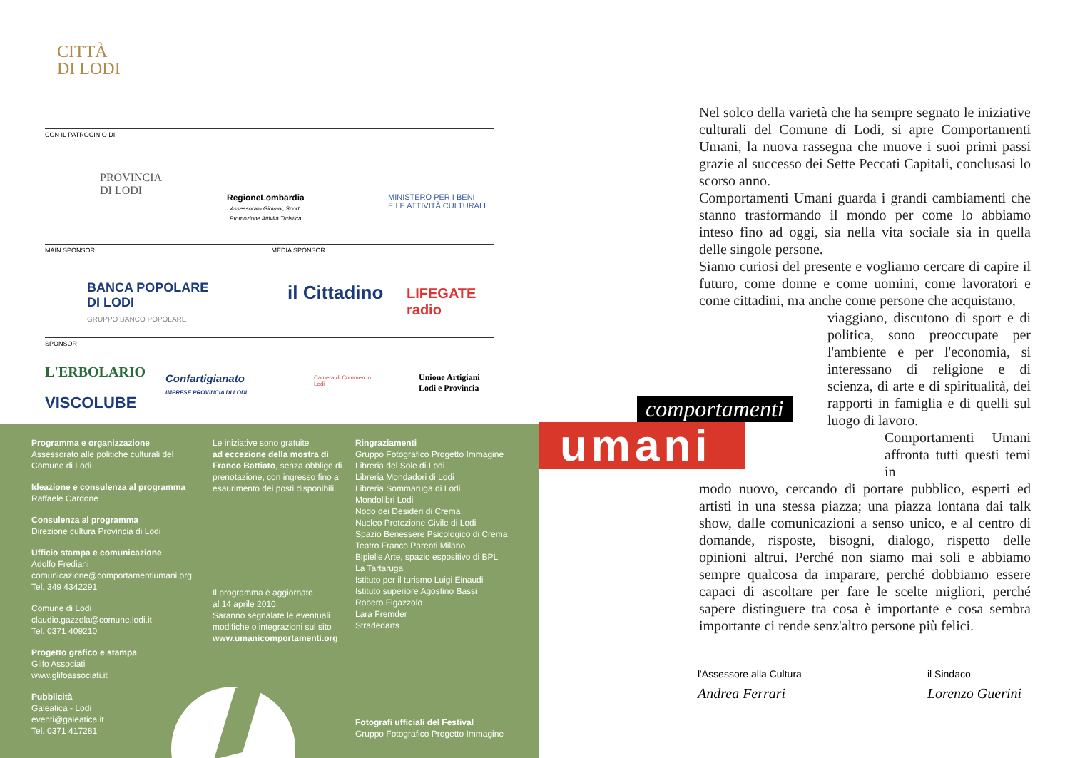CITTÀ
DI LODI
CON IL PATROCINIO DI
PROVINCIA
DI LODI
RegioneLombardia
Assessorato Giovani, Sport,
Promozione Attività Turistica
MINISTERO PER I BENI
E LE ATTIVITÀ CULTURALI
MAIN SPONSOR MEDIA SPONSOR
BANCA POPOLARE
DI LODI
GRUPPO BANCO POPOLARE
il Cittadino
LIFEGATE
radio
SPONSOR
L'ERBOLARIO
VISCOLUBE
Confartigianato
IMPRESE PROVINCIA DI LODI
Camera di Commercio
Lodi
Unione Artigiani
Lodi e Provincia
Programma e organizzazione
Assessorato alle politiche culturali del Comune di Lodi
Ideazione e consulenza al programma
Raffaele Cardone
Consulenza al programma
Direzione cultura Provincia di Lodi
Ufficio stampa e comunicazione
Adolfo Frediani
comunicazione@comportamentiumani.org
Tel. 349 4342291
Comune di Lodi
claudio.gazzola@comune.lodi.it
Tel. 0371 409210
Progetto grafico e stampa
Glifo Associati
www.glifoassociati.it
Pubblicità
Galeatica - Lodi
eventi@galeatica.it
Tel. 0371 417281
Le iniziative sono gratuite
ad eccezione della mostra di Franco Battiato, senza obbligo di prenotazione, con ingresso fino a esaurimento dei posti disponibili.
Il programma è aggiornato
al 14 aprile 2010.
Saranno segnalate le eventuali modifiche o integrazioni sul sito
www.umanicomportamenti.org
Ringraziamenti
Gruppo Fotografico Progetto Immagine
Libreria del Sole di Lodi
Libreria Mondadori di Lodi
Libreria Sommaruga di Lodi
Mondolibri Lodi
Nodo dei Desideri di Crema
Nucleo Protezione Civile di Lodi
Spazio Benessere Psicologico di Crema
Teatro Franco Parenti Milano
Bipielle Arte, spazio espositivo di BPL
La Tartaruga
Istituto per il turismo Luigi Einaudi
Istituto superiore Agostino Bassi
Robero Figazzolo
Lara Fremder
Stradedarts
Fotografi ufficiali del Festival
Gruppo Fotografico Progetto Immagine
comportamenti
umani
Nel solco della varietà che ha sempre segnato le iniziative culturali del Comune di Lodi, si apre Comportamenti Umani, la nuova rassegna che muove i suoi primi passi grazie al successo dei Sette Peccati Capitali, conclusasi lo scorso anno.
Comportamenti Umani guarda i grandi cambiamenti che stanno trasformando il mondo per come lo abbiamo inteso fino ad oggi, sia nella vita sociale sia in quella delle singole persone.
Siamo curiosi del presente e vogliamo cercare di capire il futuro, come donne e come uomini, come lavoratori e come cittadini, ma anche come persone che acquistano,
viaggiano, discutono di sport e di politica, sono preoccupate per l'ambiente e per l'economia, si interessano di religione e di scienza, di arte e di spiritualità, dei rapporti in famiglia e di quelli sul luogo di lavoro.
Comportamenti Umani affronta tutti questi temi in
modo nuovo, cercando di portare pubblico, esperti ed artisti in una stessa piazza; una piazza lontana dai talk show, dalle comunicazioni a senso unico, e al centro di domande, risposte, bisogni, dialogo, rispetto delle opinioni altrui. Perché non siamo mai soli e abbiamo sempre qualcosa da imparare, perché dobbiamo essere capaci di ascoltare per fare le scelte migliori, perché sapere distinguere tra cosa è importante e cosa sembra importante ci rende senz'altro persone più felici.
l'Assessore alla Cultura
Andrea Ferrari
il Sindaco
Lorenzo Guerini